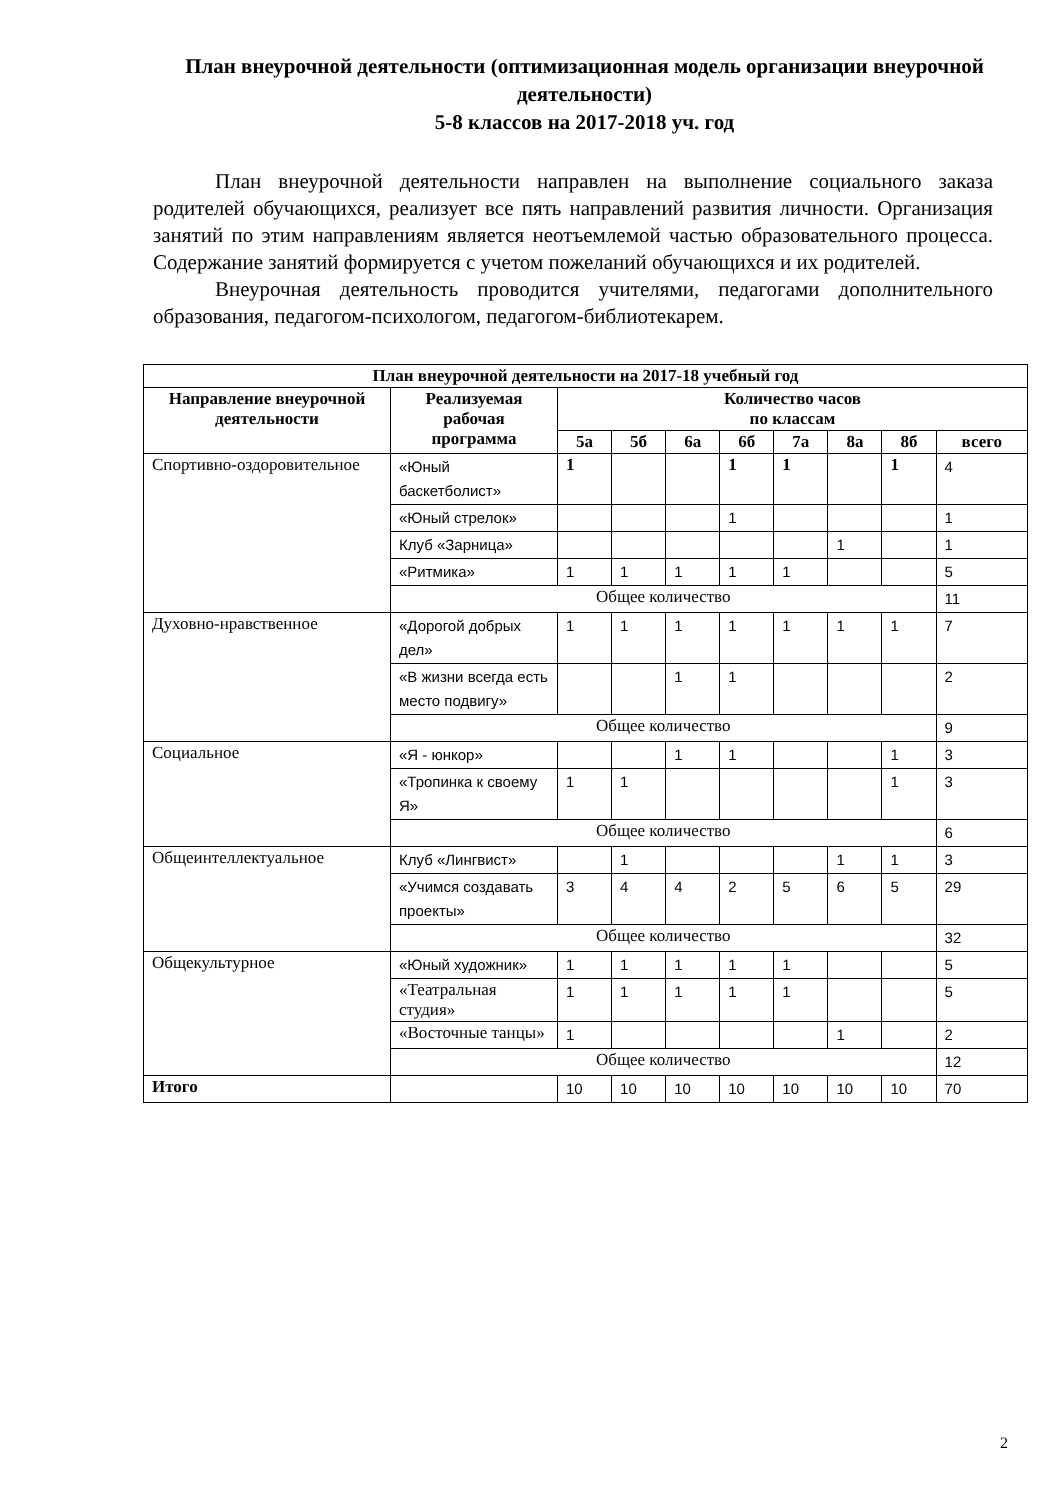План внеурочной деятельности (оптимизационная модель организации внеурочной деятельности)
5-8 классов на 2017-2018 уч. год
План внеурочной деятельности направлен на выполнение социального заказа родителей обучающихся, реализует все пять направлений развития личности. Организация занятий по этим направлениям является неотъемлемой частью образовательного процесса. Содержание занятий формируется с учетом пожеланий обучающихся и их родителей.
Внеурочная деятельность проводится учителями, педагогами дополнительного образования, педагогом-психологом, педагогом-библиотекарем.
| План внеурочной деятельности на 2017-18 учебный год | | | | | | | | | |
| --- | --- | --- | --- | --- | --- | --- | --- | --- | --- |
| Направление внеурочной деятельности | Реализуемая рабочая программа | Количество часов по классам | | | | | | | |
| | | 5а | 5б | 6а | 6б | 7а | 8а | 8б | всего |
| Спортивно-оздоровительное | «Юный баскетболист» | 1 | | | 1 | 1 | | 1 | 4 |
| | «Юный стрелок» | | | | 1 | | | | 1 |
| | Клуб «Зарница» | | | | | | 1 | | 1 |
| | «Ритмика» | 1 | 1 | 1 | 1 | 1 | | | 5 |
| | Общее количество | | | | | | | | 11 |
| Духовно-нравственное | «Дорогой добрых дел» | 1 | 1 | 1 | 1 | 1 | 1 | 1 | 7 |
| | «В жизни всегда есть место подвигу» | | | 1 | 1 | | | | 2 |
| | Общее количество | | | | | | | | 9 |
| Социальное | «Я - юнкор» | | | 1 | 1 | | | 1 | 3 |
| | «Тропинка к своему Я» | 1 | 1 | | | | | 1 | 3 |
| | Общее количество | | | | | | | | 6 |
| Общеинтеллектуальное | Клуб «Лингвист» | | 1 | | | | 1 | 1 | 3 |
| | «Учимся создавать проекты» | 3 | 4 | 4 | 2 | 5 | 6 | 5 | 29 |
| | Общее количество | | | | | | | | 32 |
| Общекультурное | «Юный художник» | 1 | 1 | 1 | 1 | 1 | | | 5 |
| | «Театральная студия» | 1 | 1 | 1 | 1 | 1 | | | 5 |
| | «Восточные танцы» | 1 | | | | | 1 | | 2 |
| | Общее количество | | | | | | | | 12 |
| Итого | | 10 | 10 | 10 | 10 | 10 | 10 | 10 | 70 |
2